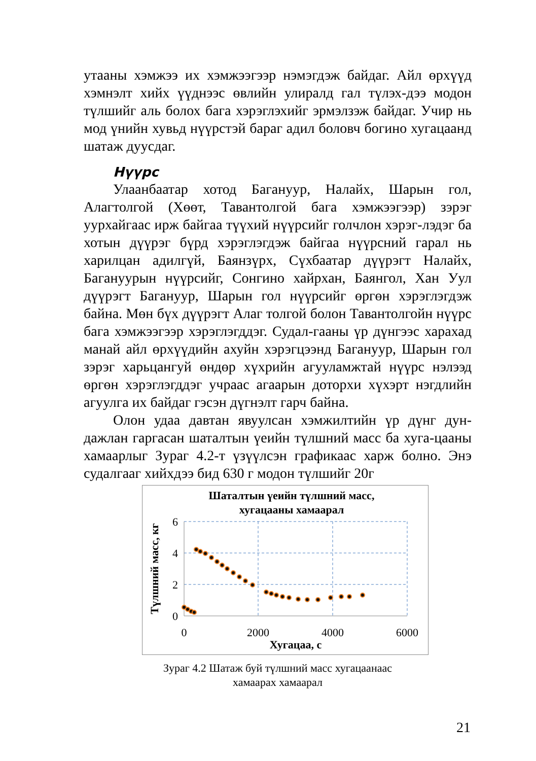утааны хэмжээ их хэмжээгээр нэмэгдэж байдаг. Айл өрхүүд хэмнэлт хийх үүднээс өвлийн улиралд гал түлэх-дээ модон түлшийг аль болох бага хэрэглэхийг эрмэлзэж байдаг. Учир нь мод үнийн хувьд нүүрстэй бараг адил боловч богино хугацаанд шатаж дуусдаг.
Нүүрс
Улаанбаатар хотод Багануур, Налайх, Шарын гол, Алагтолгой (Хөөт, Тавантолгой бага хэмжээгээр) зэрэг уурхайгаас ирж байгаа түүхий нүүрсийг голчлон хэрэг-лэдэг ба хотын дүүрэг бүрд хэрэглэгдэж байгаа нүүрсний гарал нь харилцан адилгүй, Баянзүрх, Сүхбаатар дүүрэгт Налайх, Багануурын нүүрсийг, Сонгино хайрхан, Баянгол, Хан Уул дүүрэгт Багануур, Шарын гол нүүрсийг өргөн хэрэглэгдэж байна. Мөн бүх дүүрэгт Алаг толгой болон Тавантолгойн нүүрс бага хэмжээгээр хэрэглэгддэг. Судал-гааны үр дүнгээс харахад манай айл өрхүүдийн ахуйн хэрэгцээнд Багануур, Шарын гол зэрэг харьцангуй өндөр хүхрийн агууламжтай нүүрс нэлээд өргөн хэрэглэгддэг учраас агаарын доторхи хүхэрт нэгдлийн агуулга их байдаг гэсэн дүгнэлт гарч байна.
Олон удаа давтан явуулсан хэмжилтийн үр дүнг дун-дажлан гаргасан шаталтын үеийн түлшний масс ба хуга-цааны хамаарлыг Зураг 4.2-т үзүүлсэн графикаас харж болно. Энэ судалгааг хийхдээ бид 630 г модон түлшийг 20г
Шаталтын үеийн түлшний масс,
хугацааны хамаарал
6
4
2
0
0
2000
4000
6000
Хугацаа, с
Түлшний масс, кг
Зураг 4.2 Шатаж буй түлшний масс хугацаанаас
хамаарах хамаарал
21